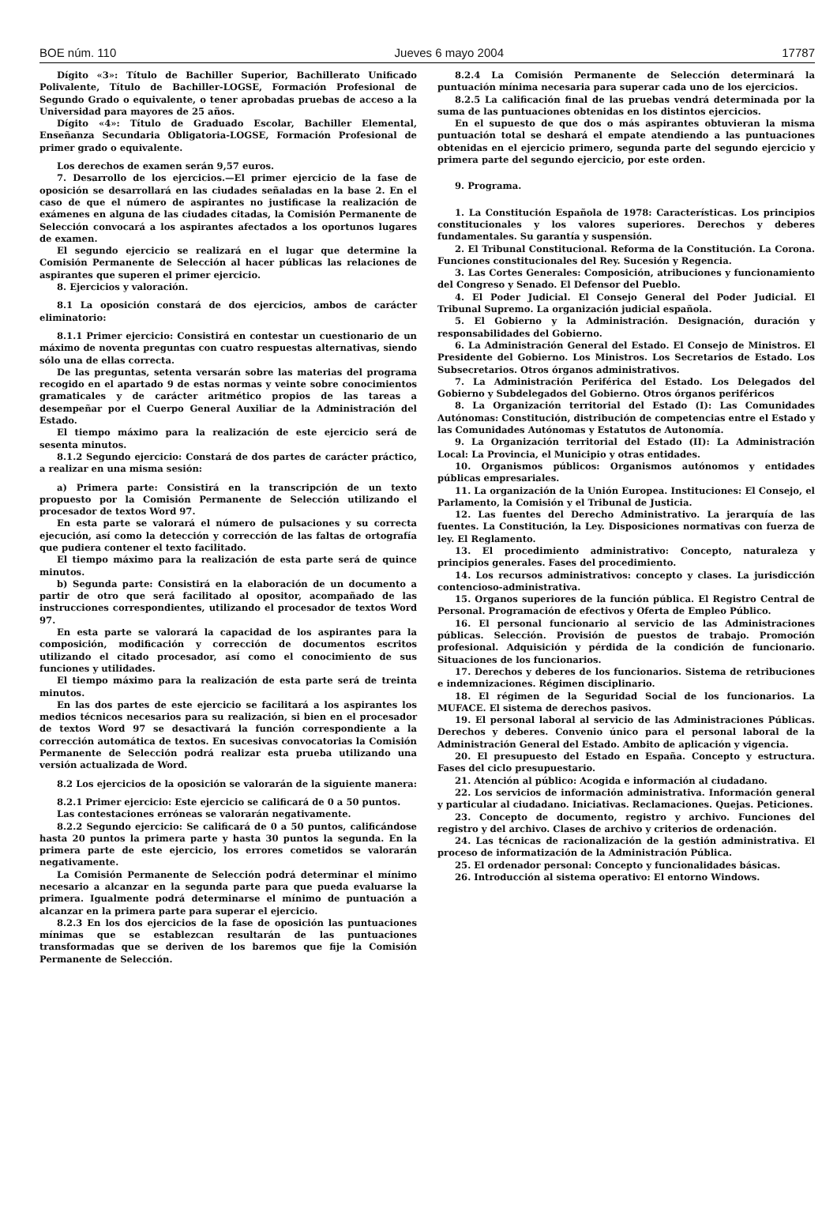BOE núm. 110 Jueves 6 mayo 2004 17787
Dígito «3»: Título de Bachiller Superior, Bachillerato Unificado Polivalente, Título de Bachiller-LOGSE, Formación Profesional de Segundo Grado o equivalente, o tener aprobadas pruebas de acceso a la Universidad para mayores de 25 años.
Dígito «4»: Título de Graduado Escolar, Bachiller Elemental, Enseñanza Secundaria Obligatoria-LOGSE, Formación Profesional de primer grado o equivalente.
Los derechos de examen serán 9,57 euros.
7. Desarrollo de los ejercicios.—El primer ejercicio de la fase de oposición se desarrollará en las ciudades señaladas en la base 2. En el caso de que el número de aspirantes no justificase la realización de exámenes en alguna de las ciudades citadas, la Comisión Permanente de Selección convocará a los aspirantes afectados a los oportunos lugares de examen.
El segundo ejercicio se realizará en el lugar que determine la Comisión Permanente de Selección al hacer públicas las relaciones de aspirantes que superen el primer ejercicio.
8. Ejercicios y valoración.
8.1 La oposición constará de dos ejercicios, ambos de carácter eliminatorio:
8.1.1 Primer ejercicio: Consistirá en contestar un cuestionario de un máximo de noventa preguntas con cuatro respuestas alternativas, siendo sólo una de ellas correcta.
De las preguntas, setenta versarán sobre las materias del programa recogido en el apartado 9 de estas normas y veinte sobre conocimientos gramaticales y de carácter aritmético propios de las tareas a desempeñar por el Cuerpo General Auxiliar de la Administración del Estado.
El tiempo máximo para la realización de este ejercicio será de sesenta minutos.
8.1.2 Segundo ejercicio: Constará de dos partes de carácter práctico, a realizar en una misma sesión:
a) Primera parte: Consistirá en la transcripción de un texto propuesto por la Comisión Permanente de Selección utilizando el procesador de textos Word 97.
En esta parte se valorará el número de pulsaciones y su correcta ejecución, así como la detección y corrección de las faltas de ortografía que pudiera contener el texto facilitado.
El tiempo máximo para la realización de esta parte será de quince minutos.
b) Segunda parte: Consistirá en la elaboración de un documento a partir de otro que será facilitado al opositor, acompañado de las instrucciones correspondientes, utilizando el procesador de textos Word 97.
En esta parte se valorará la capacidad de los aspirantes para la composición, modificación y corrección de documentos escritos utilizando el citado procesador, así como el conocimiento de sus funciones y utilidades.
El tiempo máximo para la realización de esta parte será de treinta minutos.
En las dos partes de este ejercicio se facilitará a los aspirantes los medios técnicos necesarios para su realización, si bien en el procesador de textos Word 97 se desactivará la función correspondiente a la corrección automática de textos. En sucesivas convocatorias la Comisión Permanente de Selección podrá realizar esta prueba utilizando una versión actualizada de Word.
8.2 Los ejercicios de la oposición se valorarán de la siguiente manera:
8.2.1 Primer ejercicio: Este ejercicio se calificará de 0 a 50 puntos.
Las contestaciones erróneas se valorarán negativamente.
8.2.2 Segundo ejercicio: Se calificará de 0 a 50 puntos, calificándose hasta 20 puntos la primera parte y hasta 30 puntos la segunda. En la primera parte de este ejercicio, los errores cometidos se valorarán negativamente.
La Comisión Permanente de Selección podrá determinar el mínimo necesario a alcanzar en la segunda parte para que pueda evaluarse la primera. Igualmente podrá determinarse el mínimo de puntuación a alcanzar en la primera parte para superar el ejercicio.
8.2.3 En los dos ejercicios de la fase de oposición las puntuaciones mínimas que se establezcan resultarán de las puntuaciones transformadas que se deriven de los baremos que fije la Comisión Permanente de Selección.
8.2.4 La Comisión Permanente de Selección determinará la puntuación mínima necesaria para superar cada uno de los ejercicios.
8.2.5 La calificación final de las pruebas vendrá determinada por la suma de las puntuaciones obtenidas en los distintos ejercicios.
En el supuesto de que dos o más aspirantes obtuvieran la misma puntuación total se deshará el empate atendiendo a las puntuaciones obtenidas en el ejercicio primero, segunda parte del segundo ejercicio y primera parte del segundo ejercicio, por este orden.
9. Programa.
1. La Constitución Española de 1978: Características. Los principios constitucionales y los valores superiores. Derechos y deberes fundamentales. Su garantía y suspensión.
2. El Tribunal Constitucional. Reforma de la Constitución. La Corona. Funciones constitucionales del Rey. Sucesión y Regencia.
3. Las Cortes Generales: Composición, atribuciones y funcionamiento del Congreso y Senado. El Defensor del Pueblo.
4. El Poder Judicial. El Consejo General del Poder Judicial. El Tribunal Supremo. La organización judicial española.
5. El Gobierno y la Administración. Designación, duración y responsabilidades del Gobierno.
6. La Administración General del Estado. El Consejo de Ministros. El Presidente del Gobierno. Los Ministros. Los Secretarios de Estado. Los Subsecretarios. Otros órganos administrativos.
7. La Administración Periférica del Estado. Los Delegados del Gobierno y Subdelegados del Gobierno. Otros órganos periféricos
8. La Organización territorial del Estado (I): Las Comunidades Autónomas: Constitución, distribución de competencias entre el Estado y las Comunidades Autónomas y Estatutos de Autonomía.
9. La Organización territorial del Estado (II): La Administración Local: La Provincia, el Municipio y otras entidades.
10. Organismos públicos: Organismos autónomos y entidades públicas empresariales.
11. La organización de la Unión Europea. Instituciones: El Consejo, el Parlamento, la Comisión y el Tribunal de Justicia.
12. Las fuentes del Derecho Administrativo. La jerarquía de las fuentes. La Constitución, la Ley. Disposiciones normativas con fuerza de ley. El Reglamento.
13. El procedimiento administrativo: Concepto, naturaleza y principios generales. Fases del procedimiento.
14. Los recursos administrativos: concepto y clases. La jurisdicción contencioso-administrativa.
15. Organos superiores de la función pública. El Registro Central de Personal. Programación de efectivos y Oferta de Empleo Público.
16. El personal funcionario al servicio de las Administraciones públicas. Selección. Provisión de puestos de trabajo. Promoción profesional. Adquisición y pérdida de la condición de funcionario. Situaciones de los funcionarios.
17. Derechos y deberes de los funcionarios. Sistema de retribuciones e indemnizaciones. Régimen disciplinario.
18. El régimen de la Seguridad Social de los funcionarios. La MUFACE. El sistema de derechos pasivos.
19. El personal laboral al servicio de las Administraciones Públicas. Derechos y deberes. Convenio único para el personal laboral de la Administración General del Estado. Ambito de aplicación y vigencia.
20. El presupuesto del Estado en España. Concepto y estructura. Fases del ciclo presupuestario.
21. Atención al público: Acogida e información al ciudadano.
22. Los servicios de información administrativa. Información general y particular al ciudadano. Iniciativas. Reclamaciones. Quejas. Peticiones.
23. Concepto de documento, registro y archivo. Funciones del registro y del archivo. Clases de archivo y criterios de ordenación.
24. Las técnicas de racionalización de la gestión administrativa. El proceso de informatización de la Administración Pública.
25. El ordenador personal: Concepto y funcionalidades básicas.
26. Introducción al sistema operativo: El entorno Windows.